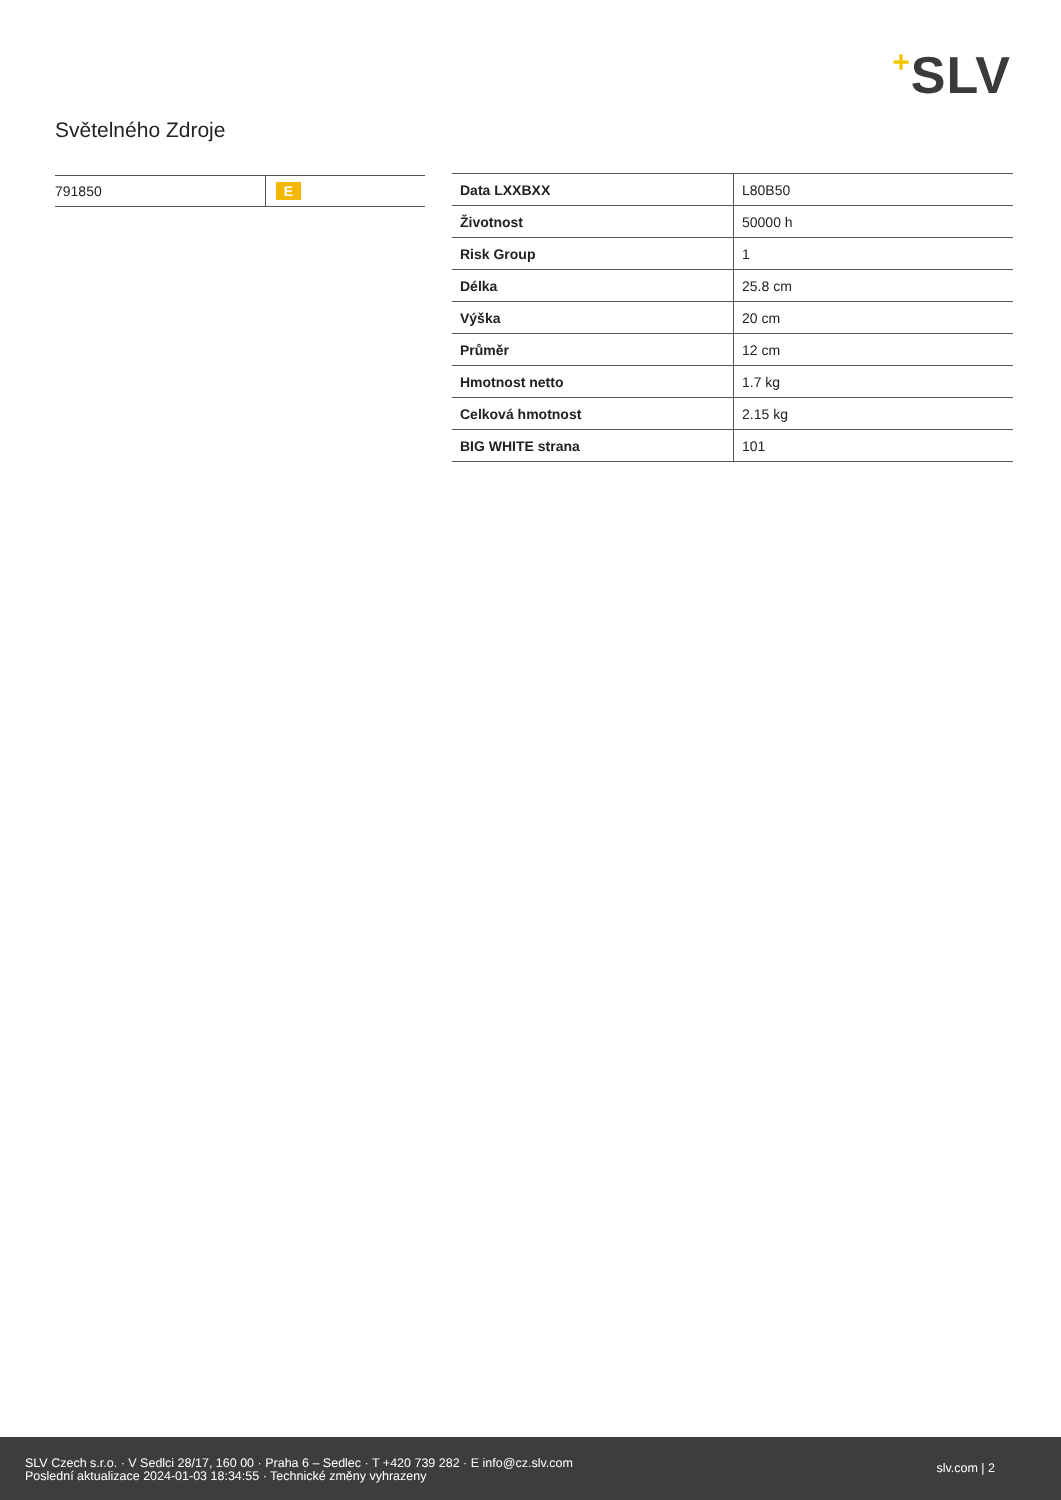+SLV
Světelného Zdroje
| 791850 | E |
| Data LXXBXX | L80B50 |
| Životnost | 50000 h |
| Risk Group | 1 |
| Délka | 25.8 cm |
| Výška | 20 cm |
| Průměr | 12 cm |
| Hmotnost netto | 1.7 kg |
| Celková hmotnost | 2.15 kg |
| BIG WHITE strana | 101 |
SLV Czech s.r.o. · V Sedlci 28/17, 160 00 · Praha 6 – Sedlec · T +420 739 282 · E info@cz.slv.com
Poslední aktualizace 2024-01-03 18:34:55 · Technické změny vyhrazeny
slv.com | 2